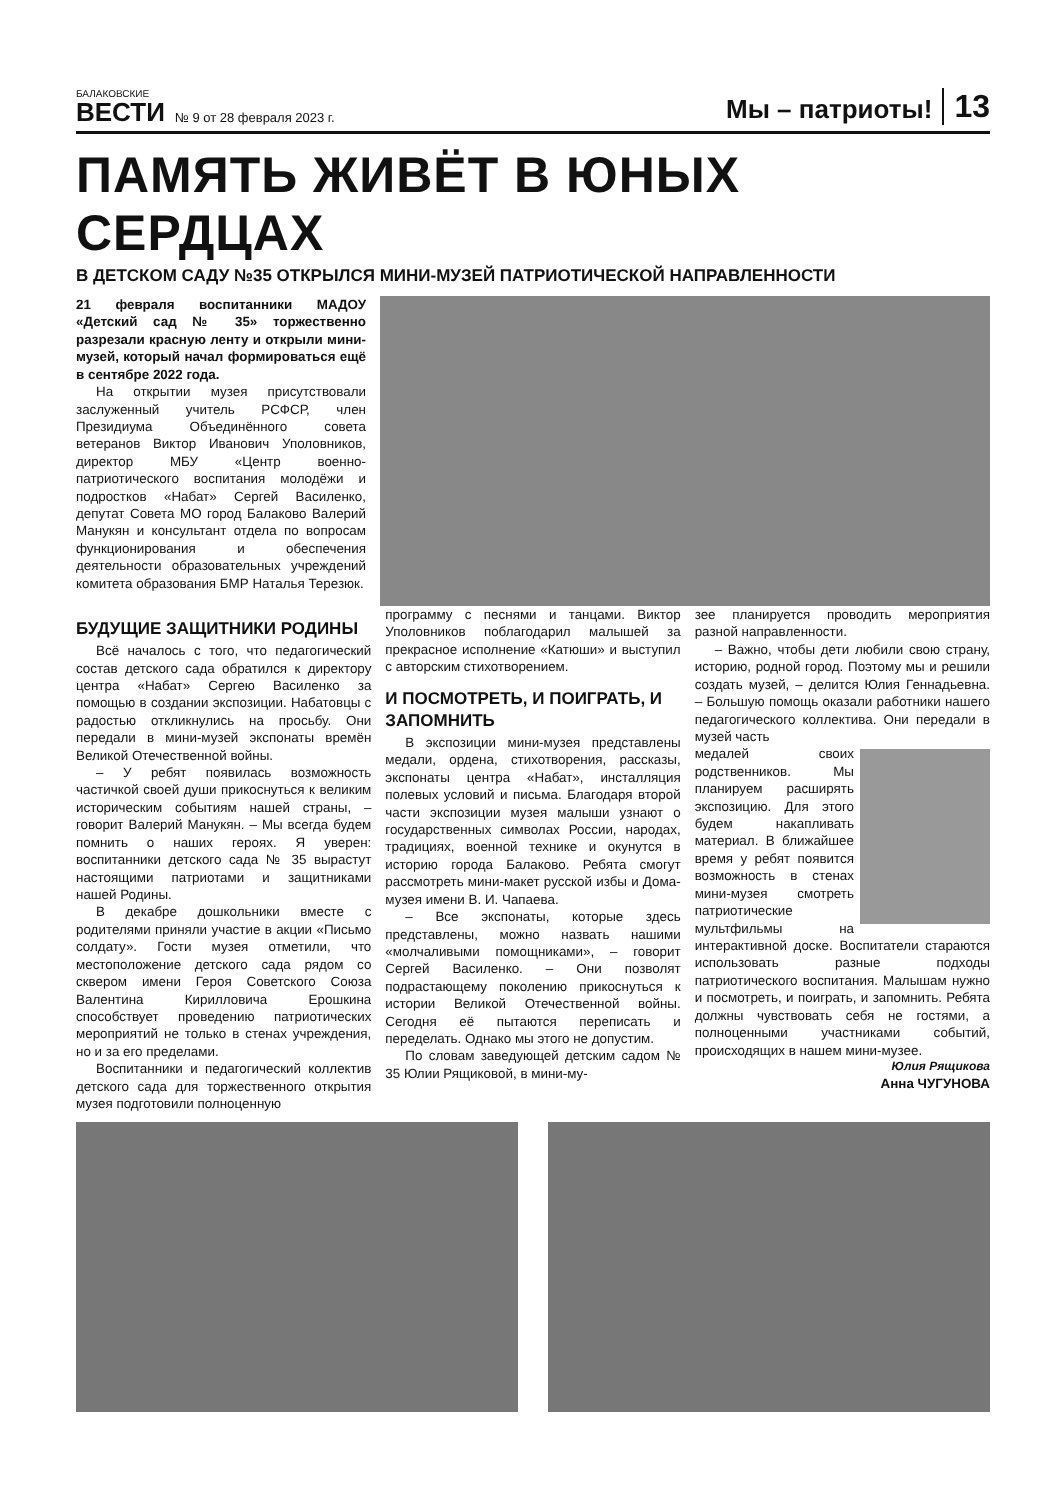БАЛАКОВСКИЕ
ВЕСТИ
№ 9 от 28 февраля 2023 г.
Мы – патриоты!
13
ПАМЯТЬ ЖИВЁТ В ЮНЫХ СЕРДЦАХ
В ДЕТСКОМ САДУ №35 ОТКРЫЛСЯ МИНИ-МУЗЕЙ ПАТРИОТИЧЕСКОЙ НАПРАВЛЕННОСТИ
21 февраля воспитанники МАДОУ «Детский сад № 35» торжественно разрезали красную ленту и открыли мини-музей, который начал формироваться ещё в сентябре 2022 года.
На открытии музея присутствовали заслуженный учитель РСФСР, член Президиума Объединённого совета ветеранов Виктор Иванович Уполовников, директор МБУ «Центр военно-патриотического воспитания молодёжи и подростков «Набат» Сергей Василенко, депутат Совета МО город Балаково Валерий Манукян и консультант отдела по вопросам функционирования и обеспечения деятельности образовательных учреждений комитета образования БМР Наталья Терезюк.
БУДУЩИЕ ЗАЩИТНИКИ РОДИНЫ
Всё началось с того, что педагогический состав детского сада обратился к директору центра «Набат» Сергею Василенко за помощью в создании экспозиции. Набатовцы с радостью откликнулись на просьбу. Они передали в мини-музей экспонаты времён Великой Отечественной войны.
– У ребят появилась возможность частичкой своей души прикоснуться к великим историческим событиям нашей страны, – говорит Валерий Манукян. – Мы всегда будем помнить о наших героях. Я уверен: воспитанники детского сада № 35 вырастут настоящими патриотами и защитниками нашей Родины.
В декабре дошкольники вместе с родителями приняли участие в акции «Письмо солдату». Гости музея отметили, что местоположение детского сада рядом со сквером имени Героя Советского Союза Валентина Кирилловича Ерошкина способствует проведению патриотических мероприятий не только в стенах учреждения, но и за его пределами.
Воспитанники и педагогический коллектив детского сада для торжественного открытия музея подготовили полноценную
программу с песнями и танцами. Виктор Уполовников поблагодарил малышей за прекрасное исполнение «Катюши» и выступил с авторским стихотворением.
И ПОСМОТРЕТЬ, И ПОИГРАТЬ, И ЗАПОМНИТЬ
В экспозиции мини-музея представлены медали, ордена, стихотворения, рассказы, экспонаты центра «Набат», инсталляция полевых условий и письма. Благодаря второй части экспозиции музея малыши узнают о государственных символах России, народах, традициях, военной технике и окунутся в историю города Балаково. Ребята смогут рассмотреть мини-макет русской избы и Дома-музея имени В. И. Чапаева.
– Все экспонаты, которые здесь представлены, можно назвать нашими «молчаливыми помощниками», – говорит Сергей Василенко. – Они позволят подрастающему поколению прикоснуться к истории Великой Отечественной войны. Сегодня её пытаются переписать и переделать. Однако мы этого не допустим.
По словам заведующей детским садом № 35 Юлии Рящиковой, в мини-му-
зее планируется проводить мероприятия разной направленности.
– Важно, чтобы дети любили свою страну, историю, родной город. Поэтому мы и решили создать музей, – делится Юлия Геннадьевна. – Большую помощь оказали работники нашего педагогического коллектива. Они передали в музей часть
медалей своих родственников. Мы планируем расширять экспозицию. Для этого будем накапливать материал. В ближайшее время у ребят появится возможность в стенах мини-музея смотреть патриотические мультфильмы на интерактивной доске. Воспитатели стараются использовать разные подходы патриотического воспитания. Малышам нужно и посмотреть, и поиграть, и запомнить. Ребята должны чувствовать себя не гостями, а полноценными участниками событий, происходящих в нашем мини-музее.
Юлия Рящикова
Анна ЧУГУНОВА